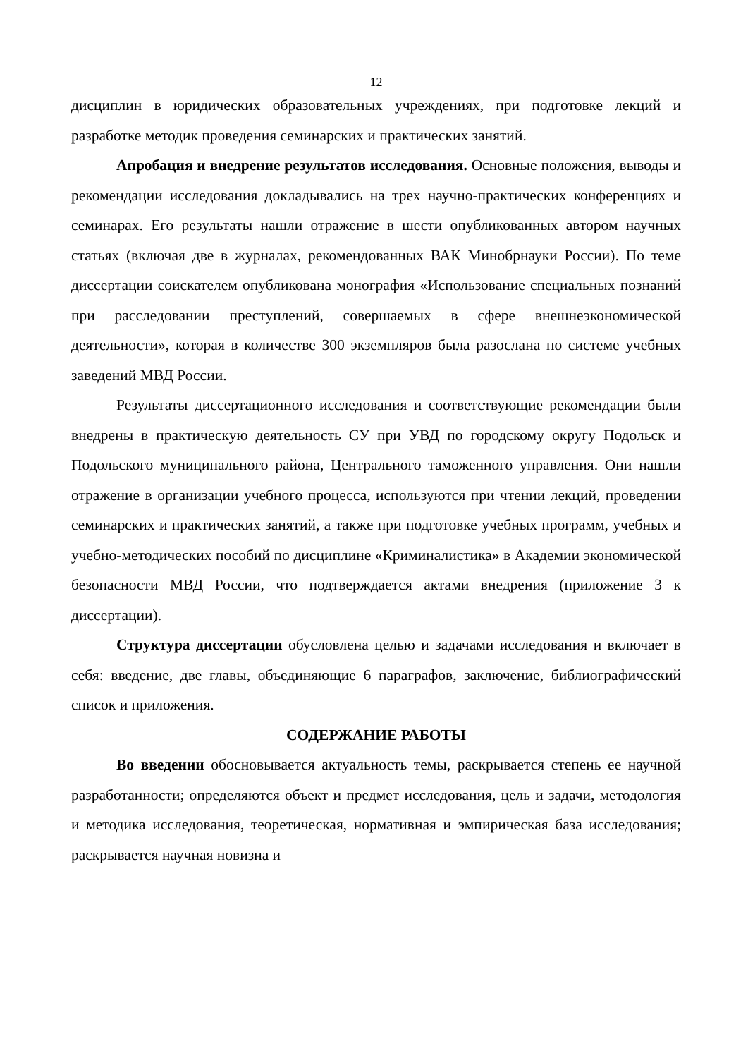12
дисциплин в юридических образовательных учреждениях, при подготовке лекций и разработке методик проведения семинарских и практических занятий.
Апробация и внедрение результатов исследования. Основные положения, выводы и рекомендации исследования докладывались на трех научно-практических конференциях и семинарах. Его результаты нашли отражение в шести опубликованных автором научных статьях (включая две в журналах, рекомендованных ВАК Минобрнауки России). По теме диссертации соискателем опубликована монография «Использование специальных познаний при расследовании преступлений, совершаемых в сфере внешнеэкономической деятельности», которая в количестве 300 экземпляров была разослана по системе учебных заведений МВД России.
Результаты диссертационного исследования и соответствующие рекомендации были внедрены в практическую деятельность СУ при УВД по городскому округу Подольск и Подольского муниципального района, Центрального таможенного управления. Они нашли отражение в организации учебного процесса, используются при чтении лекций, проведении семинарских и практических занятий, а также при подготовке учебных программ, учебных и учебно-методических пособий по дисциплине «Криминалистика» в Академии экономической безопасности МВД России, что подтверждается актами внедрения (приложение 3 к диссертации).
Структура диссертации обусловлена целью и задачами исследования и включает в себя: введение, две главы, объединяющие 6 параграфов, заключение, библиографический список и приложения.
СОДЕРЖАНИЕ РАБОТЫ
Во введении обосновывается актуальность темы, раскрывается степень ее научной разработанности; определяются объект и предмет исследования, цель и задачи, методология и методика исследования, теоретическая, нормативная и эмпирическая база исследования; раскрывается научная новизна и